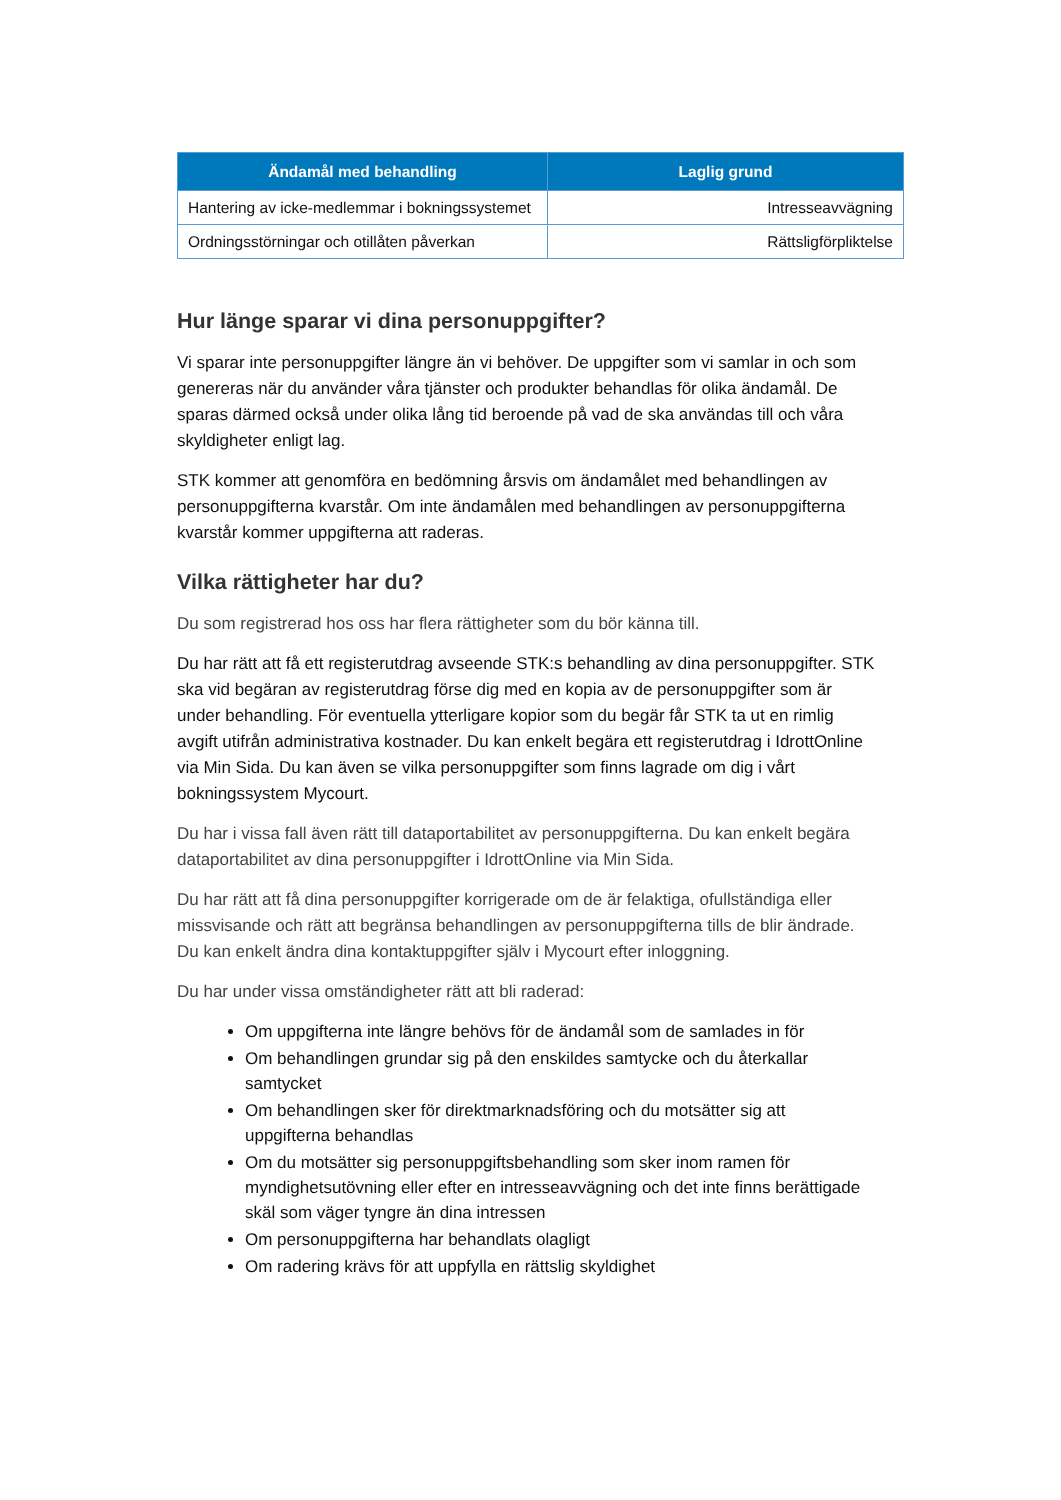| Ändamål med behandling | Laglig grund |
| --- | --- |
| Hantering av icke-medlemmar i bokningssystemet | Intresseavvägning |
| Ordningsstörningar och otillåten påverkan | Rättsligförpliktelse |
Hur länge sparar vi dina personuppgifter?
Vi sparar inte personuppgifter längre än vi behöver. De uppgifter som vi samlar in och som genereras när du använder våra tjänster och produkter behandlas för olika ändamål. De sparas därmed också under olika lång tid beroende på vad de ska användas till och våra skyldigheter enligt lag.
STK kommer att genomföra en bedömning årsvis om ändamålet med behandlingen av personuppgifterna kvarstår. Om inte ändamålen med behandlingen av personuppgifterna kvarstår kommer uppgifterna att raderas.
Vilka rättigheter har du?
Du som registrerad hos oss har flera rättigheter som du bör känna till.
Du har rätt att få ett registerutdrag avseende STK:s behandling av dina personuppgifter. STK ska vid begäran av registerutdrag förse dig med en kopia av de personuppgifter som är under behandling. För eventuella ytterligare kopior som du begär får STK ta ut en rimlig avgift utifrån administrativa kostnader. Du kan enkelt begära ett registerutdrag i IdrottOnline via Min Sida. Du kan även se vilka personuppgifter som finns lagrade om dig i vårt bokningssystem Mycourt.
Du har i vissa fall även rätt till dataportabilitet av personuppgifterna. Du kan enkelt begära dataportabilitet av dina personuppgifter i IdrottOnline via Min Sida.
Du har rätt att få dina personuppgifter korrigerade om de är felaktiga, ofullständiga eller missvisande och rätt att begränsa behandlingen av personuppgifterna tills de blir ändrade. Du kan enkelt ändra dina kontaktuppgifter själv i Mycourt efter inloggning.
Du har under vissa omständigheter rätt att bli raderad:
Om uppgifterna inte längre behövs för de ändamål som de samlades in för
Om behandlingen grundar sig på den enskildes samtycke och du återkallar samtycket
Om behandlingen sker för direktmarknadsföring och du motsätter sig att uppgifterna behandlas
Om du motsätter sig personuppgiftsbehandling som sker inom ramen för myndighetsutövning eller efter en intresseavvägning och det inte finns berättigade skäl som väger tyngre än dina intressen
Om personuppgifterna har behandlats olagligt
Om radering krävs för att uppfylla en rättslig skyldighet